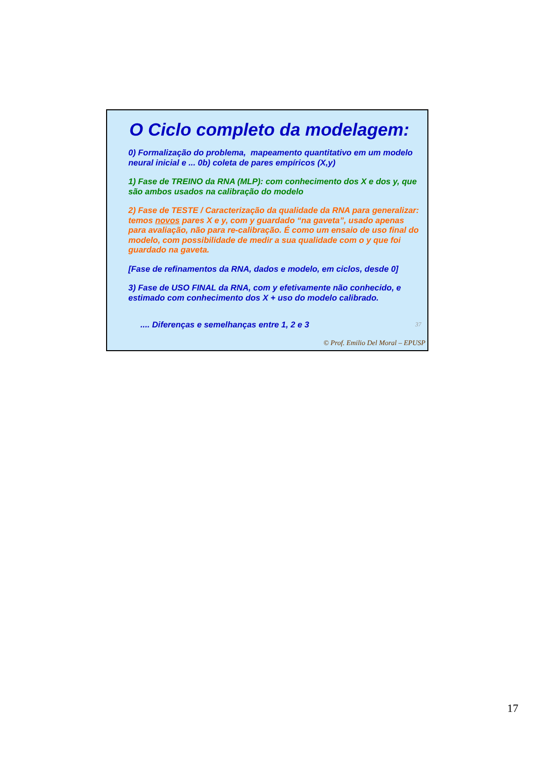O Ciclo completo da modelagem:
0) Formalização do problema, mapeamento quantitativo em um modelo neural inicial e ... 0b) coleta de pares empíricos (X,y)
1) Fase de TREINO da RNA (MLP): com conhecimento dos X e dos y, que são ambos usados na calibração do modelo
2) Fase de TESTE / Caracterização da qualidade da RNA para generalizar: temos novos pares X e y, com y guardado “na gaveta”, usado apenas para avaliação, não para re-calibração. É como um ensaio de uso final do modelo, com possibilidade de medir a sua qualidade com o y que foi guardado na gaveta.
[Fase de refinamentos da RNA, dados e modelo, em ciclos, desde 0]
3) Fase de USO FINAL da RNA, com y efetivamente não conhecido, e estimado com conhecimento dos X + uso do modelo calibrado.
.... Diferenças e semelhanças entre 1, 2 e 3 37
© Prof. Emilio Del Moral – EPUSP
17